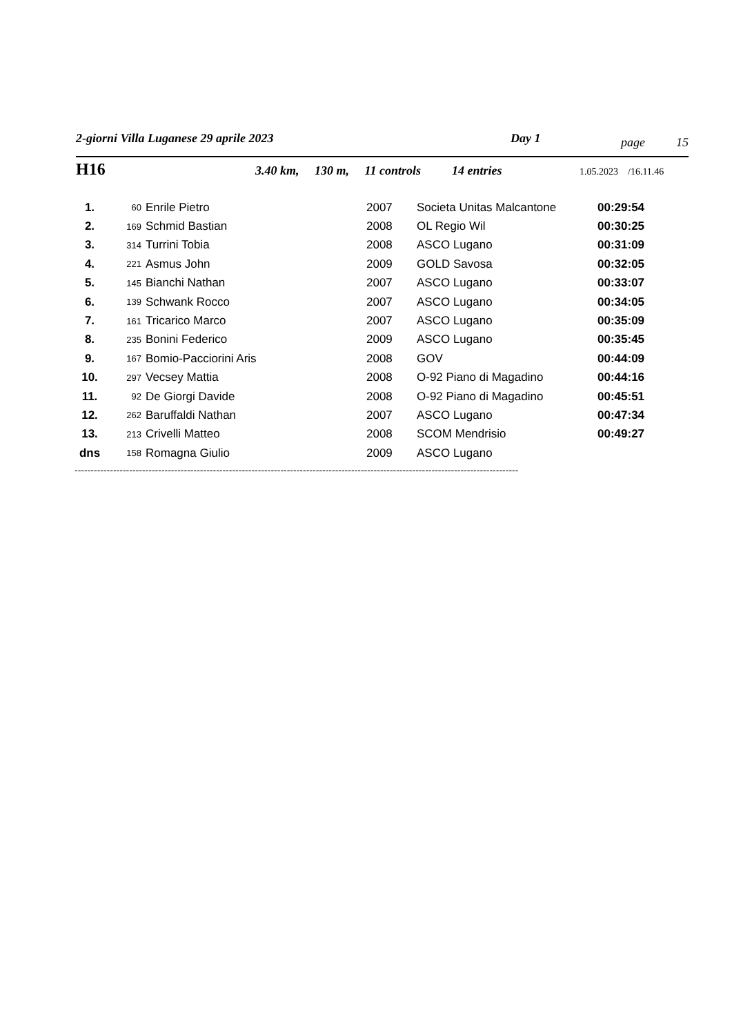2-giorni Villa Luganese 29 aprile 2023 Day 1 page 15
H16 3.40 km, 130 m, 11 controls 14 entries 1.05.2023 /16.11.46
| 1. | 60 | Enrile Pietro | 2007 | Societa Unitas Malcantone | 00:29:54 |
| 2. | 169 | Schmid Bastian | 2008 | OL Regio Wil | 00:30:25 |
| 3. | 314 | Turrini Tobia | 2008 | ASCO Lugano | 00:31:09 |
| 4. | 221 | Asmus John | 2009 | GOLD Savosa | 00:32:05 |
| 5. | 145 | Bianchi Nathan | 2007 | ASCO Lugano | 00:33:07 |
| 6. | 139 | Schwank Rocco | 2007 | ASCO Lugano | 00:34:05 |
| 7. | 161 | Tricarico Marco | 2007 | ASCO Lugano | 00:35:09 |
| 8. | 235 | Bonini Federico | 2009 | ASCO Lugano | 00:35:45 |
| 9. | 167 | Bomio-Pacciorini Aris | 2008 | GOV | 00:44:09 |
| 10. | 297 | Vecsey Mattia | 2008 | O-92 Piano di Magadino | 00:44:16 |
| 11. | 92 | De Giorgi Davide | 2008 | O-92 Piano di Magadino | 00:45:51 |
| 12. | 262 | Baruffaldi Nathan | 2007 | ASCO Lugano | 00:47:34 |
| 13. | 213 | Crivelli Matteo | 2008 | SCOM Mendrisio | 00:49:27 |
| dns | 158 | Romagna Giulio | 2009 | ASCO Lugano | |
------------------------------------------------------------------------------------------------------------------------------------------